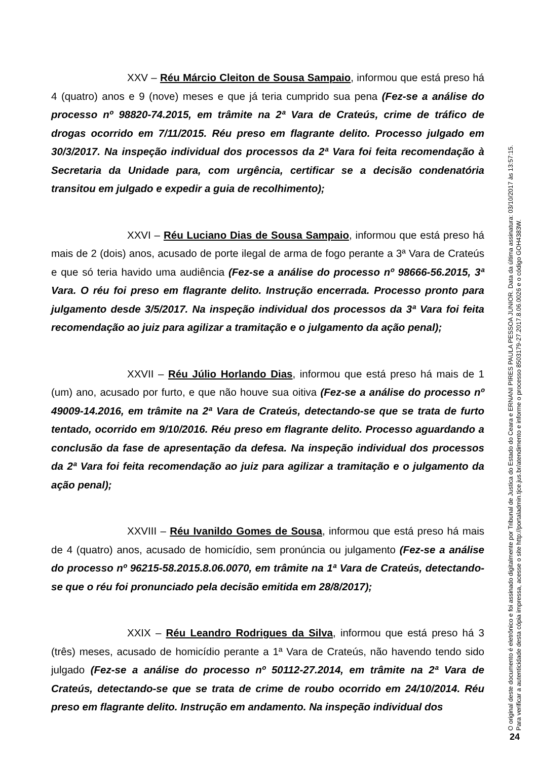XXV – Réu Márcio Cleiton de Sousa Sampaio, informou que está preso há 4 (quatro) anos e 9 (nove) meses e que já teria cumprido sua pena (Fez-se a análise do processo nº 98820-74.2015, em trâmite na 2ª Vara de Crateús, crime de tráfico de drogas ocorrido em 7/11/2015. Réu preso em flagrante delito. Processo julgado em 30/3/2017. Na inspeção individual dos processos da 2ª Vara foi feita recomendação à Secretaria da Unidade para, com urgência, certificar se a decisão condenatória transitou em julgado e expedir a guia de recolhimento);
XXVI – Réu Luciano Dias de Sousa Sampaio, informou que está preso há mais de 2 (dois) anos, acusado de porte ilegal de arma de fogo perante a 3ª Vara de Crateús e que só teria havido uma audiência (Fez-se a análise do processo nº 98666-56.2015, 3ª Vara. O réu foi preso em flagrante delito. Instrução encerrada. Processo pronto para julgamento desde 3/5/2017. Na inspeção individual dos processos da 3ª Vara foi feita recomendação ao juiz para agilizar a tramitação e o julgamento da ação penal);
XXVII – Réu Júlio Horlando Dias, informou que está preso há mais de 1 (um) ano, acusado por furto, e que não houve sua oitiva (Fez-se a análise do processo nº 49009-14.2016, em trâmite na 2ª Vara de Crateús, detectando-se que se trata de furto tentado, ocorrido em 9/10/2016. Réu preso em flagrante delito. Processo aguardando a conclusão da fase de apresentação da defesa. Na inspeção individual dos processos da 2ª Vara foi feita recomendação ao juiz para agilizar a tramitação e o julgamento da ação penal);
XXVIII – Réu Ivanildo Gomes de Sousa, informou que está preso há mais de 4 (quatro) anos, acusado de homicídio, sem pronúncia ou julgamento (Fez-se a análise do processo nº 96215-58.2015.8.06.0070, em trâmite na 1ª Vara de Crateús, detectando-se que o réu foi pronunciado pela decisão emitida em 28/8/2017);
XXIX – Réu Leandro Rodrigues da Silva, informou que está preso há 3 (três) meses, acusado de homicídio perante a 1ª Vara de Crateús, não havendo tendo sido julgado (Fez-se a análise do processo nº 50112-27.2014, em trâmite na 2ª Vara de Crateús, detectando-se que se trata de crime de roubo ocorrido em 24/10/2014. Réu preso em flagrante delito. Instrução em andamento. Na inspeção individual dos
O original deste documento é eletrônico e foi assinado digitalmente por Tribunal de Justica do Estado do Ceara e ERNANI PIRES PAULA PESSOA JUNIOR. Data da última assinatura: 03/10/2017 às 13:57:15.
Para verificar a autenticidade desta cópia impressa, acesse o site http://portaladmin.tjce.jus.br/atendimento e informe o processo 8503179-27.2017.8.06.0026 e o código GOH4383W.
24